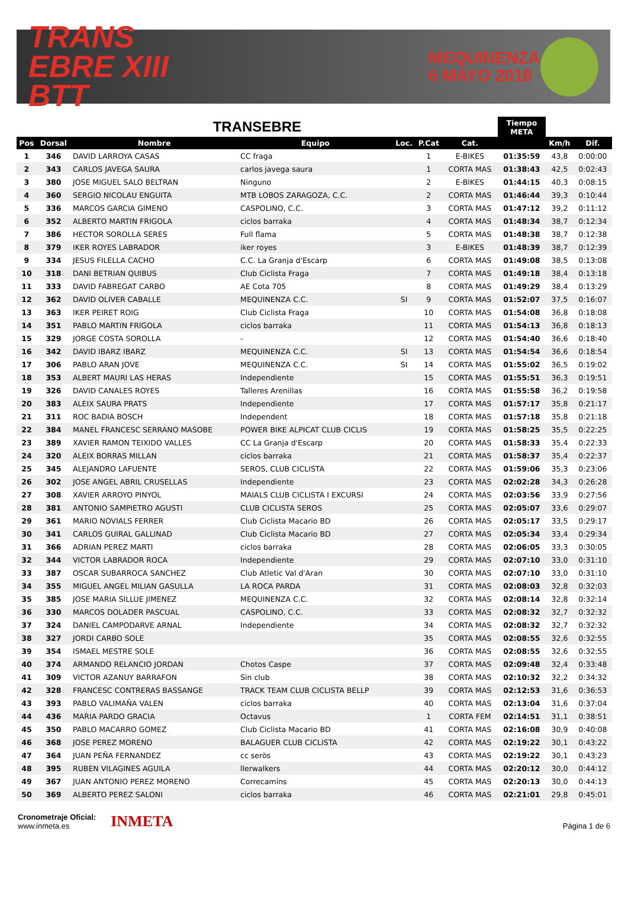TRANS
EBRE XIII BTT
MEQUINENZA
6 MAYO 2018
| TRANSEBRE | | | | | | | Tiempo META | | |
| Pos | Dorsal | Nombre | Equipo | Loc. | P.Cat | Cat. | | Km/h | Dif. |
| 1 | 346 | DAVID LARROYA CASAS | CC fraga | | 1 | E-BIKES | 01:35:59 | 43,8 | 0:00:00 |
| 2 | 343 | CARLOS JAVEGA SAURA | carlos javega saura | | 1 | CORTA MAS | 01:38:43 | 42,5 | 0:02:43 |
| 3 | 380 | JOSE MIGUEL SALO BELTRAN | Ninguno | | 2 | E-BIKES | 01:44:15 | 40,3 | 0:08:15 |
| 4 | 360 | SERGIO NICOLAU ENGUITA | MTB LOBOS ZARAGOZA, C.C. | | 2 | CORTA MAS | 01:46:44 | 39,3 | 0:10:44 |
| 5 | 336 | MARCOS GARCIA GIMENO | CASPOLINO, C.C. | | 3 | CORTA MAS | 01:47:12 | 39,2 | 0:11:12 |
| 6 | 352 | ALBERTO MARTIN FRIGOLA | ciclos barraka | | 4 | CORTA MAS | 01:48:34 | 38,7 | 0:12:34 |
| 7 | 386 | HECTOR SOROLLA SERES | Full flama | | 5 | CORTA MAS | 01:48:38 | 38,7 | 0:12:38 |
| 8 | 379 | IKER ROYES LABRADOR | iker royes | | 3 | E-BIKES | 01:48:39 | 38,7 | 0:12:39 |
| 9 | 334 | JESUS FILELLA CACHO | C.C. La Granja d'Escarp | | 6 | CORTA MAS | 01:49:08 | 38,5 | 0:13:08 |
| 10 | 318 | DANI BETRIAN QUIBUS | Club Ciclista Fraga | | 7 | CORTA MAS | 01:49:18 | 38,4 | 0:13:18 |
| 11 | 333 | DAVID FABREGAT CARBO | AE Cota 705 | | 8 | CORTA MAS | 01:49:29 | 38,4 | 0:13:29 |
| 12 | 362 | DAVID OLIVER CABALLE | MEQUINENZA C.C. | SI | 9 | CORTA MAS | 01:52:07 | 37,5 | 0:16:07 |
| 13 | 363 | IKER PEIRET ROIG | Club Ciclista Fraga | | 10 | CORTA MAS | 01:54:08 | 36,8 | 0:18:08 |
| 14 | 351 | PABLO MARTIN FRIGOLA | ciclos barraka | | 11 | CORTA MAS | 01:54:13 | 36,8 | 0:18:13 |
| 15 | 329 | JORGE COSTA SOROLLA | - | | 12 | CORTA MAS | 01:54:40 | 36,6 | 0:18:40 |
| 16 | 342 | DAVID IBARZ IBARZ | MEQUINENZA C.C. | SI | 13 | CORTA MAS | 01:54:54 | 36,6 | 0:18:54 |
| 17 | 306 | PABLO ARAN JOVE | MEQUINENZA C.C. | SI | 14 | CORTA MAS | 01:55:02 | 36,5 | 0:19:02 |
| 18 | 353 | ALBERT MAURI LAS HERAS | Independiente | | 15 | CORTA MAS | 01:55:51 | 36,3 | 0:19:51 |
| 19 | 326 | DAVID CANALES ROYES | Talleres Arenillas | | 16 | CORTA MAS | 01:55:58 | 36,2 | 0:19:58 |
| 20 | 383 | ALEIX SAURA PRATS | Independiente | | 17 | CORTA MAS | 01:57:17 | 35,8 | 0:21:17 |
| 21 | 311 | ROC BADIA BOSCH | Independent | | 18 | CORTA MAS | 01:57:18 | 35,8 | 0:21:18 |
| 22 | 384 | MANEL FRANCESC SERRANO MASOBE | POWER BIKE ALPICAT CLUB CICLIS | | 19 | CORTA MAS | 01:58:25 | 35,5 | 0:22:25 |
| 23 | 389 | XAVIER RAMON TEIXIDO VALLES | CC La Granja d'Escarp | | 20 | CORTA MAS | 01:58:33 | 35,4 | 0:22:33 |
| 24 | 320 | ALEIX BORRAS MILLAN | ciclos barraka | | 21 | CORTA MAS | 01:58:37 | 35,4 | 0:22:37 |
| 25 | 345 | ALEJANDRO LAFUENTE | SEROS, CLUB CICLISTA | | 22 | CORTA MAS | 01:59:06 | 35,3 | 0:23:06 |
| 26 | 302 | JOSE ANGEL ABRIL CRUSELLAS | Independiente | | 23 | CORTA MAS | 02:02:28 | 34,3 | 0:26:28 |
| 27 | 308 | XAVIER ARROYO PINYOL | MAIALS CLUB CICLISTA I EXCURSI | | 24 | CORTA MAS | 02:03:56 | 33,9 | 0:27:56 |
| 28 | 381 | ANTONIO SAMPIETRO AGUSTI | CLUB CICLISTA SEROS | | 25 | CORTA MAS | 02:05:07 | 33,6 | 0:29:07 |
| 29 | 361 | MARIO NOVIALS FERRER | Club Ciclista Macario BD | | 26 | CORTA MAS | 02:05:17 | 33,5 | 0:29:17 |
| 30 | 341 | CARLOS GUIRAL GALLINAD | Club Ciclista Macario BD | | 27 | CORTA MAS | 02:05:34 | 33,4 | 0:29:34 |
| 31 | 366 | ADRIAN PEREZ MARTI | ciclos barraka | | 28 | CORTA MAS | 02:06:05 | 33,3 | 0:30:05 |
| 32 | 344 | VICTOR LABRADOR ROCA | Independiente | | 29 | CORTA MAS | 02:07:10 | 33,0 | 0:31:10 |
| 33 | 387 | OSCAR SUBARROCA SANCHEZ | Club Atletic Val d'Aran | | 30 | CORTA MAS | 02:07:10 | 33,0 | 0:31:10 |
| 34 | 355 | MIGUEL ANGEL MILIAN GASULLA | LA ROCA PARDA | | 31 | CORTA MAS | 02:08:03 | 32,8 | 0:32:03 |
| 35 | 385 | JOSE MARIA SILLUE JIMENEZ | MEQUINENZA C.C. | | 32 | CORTA MAS | 02:08:14 | 32,8 | 0:32:14 |
| 36 | 330 | MARCOS DOLADER PASCUAL | CASPOLINO, C.C. | | 33 | CORTA MAS | 02:08:32 | 32,7 | 0:32:32 |
| 37 | 324 | DANIEL CAMPODARVE ARNAL | Independiente | | 34 | CORTA MAS | 02:08:32 | 32,7 | 0:32:32 |
| 38 | 327 | JORDI CARBO SOLE | | | 35 | CORTA MAS | 02:08:55 | 32,6 | 0:32:55 |
| 39 | 354 | ISMAEL MESTRE SOLE | | | 36 | CORTA MAS | 02:08:55 | 32,6 | 0:32:55 |
| 40 | 374 | ARMANDO RELANCIO JORDAN | Chotos Caspe | | 37 | CORTA MAS | 02:09:48 | 32,4 | 0:33:48 |
| 41 | 309 | VICTOR AZANUY BARRAFON | Sin club | | 38 | CORTA MAS | 02:10:32 | 32,2 | 0:34:32 |
| 42 | 328 | FRANCESC CONTRERAS BASSANGE | TRACK TEAM CLUB CICLISTA BELLP | | 39 | CORTA MAS | 02:12:53 | 31,6 | 0:36:53 |
| 43 | 393 | PABLO VALIMAÑA VALEN | ciclos barraka | | 40 | CORTA MAS | 02:13:04 | 31,6 | 0:37:04 |
| 44 | 436 | MARIA PARDO GRACIA | Octavus | | 1 | CORTA FEM | 02:14:51 | 31,1 | 0:38:51 |
| 45 | 350 | PABLO MACARRO GOMEZ | Club Ciclista Macario BD | | 41 | CORTA MAS | 02:16:08 | 30,9 | 0:40:08 |
| 46 | 368 | JOSE PEREZ MORENO | BALAGUER CLUB CICLISTA | | 42 | CORTA MAS | 02:19:22 | 30,1 | 0:43:22 |
| 47 | 364 | JUAN PEÑA FERNANDEZ | cc seròs | | 43 | CORTA MAS | 02:19:22 | 30,1 | 0:43:23 |
| 48 | 395 | RUBEN VILAGINES AGUILA | llerwalkers | | 44 | CORTA MAS | 02:20:12 | 30,0 | 0:44:12 |
| 49 | 367 | JUAN ANTONIO PEREZ MORENO | Correcamins | | 45 | CORTA MAS | 02:20:13 | 30,0 | 0:44:13 |
| 50 | 369 | ALBERTO PEREZ SALONI | ciclos barraka | | 46 | CORTA MAS | 02:21:01 | 29,8 | 0:45:01 |
Cronometraje Oficial:
www.inmeta.es
INMETA
Página 1 de 6